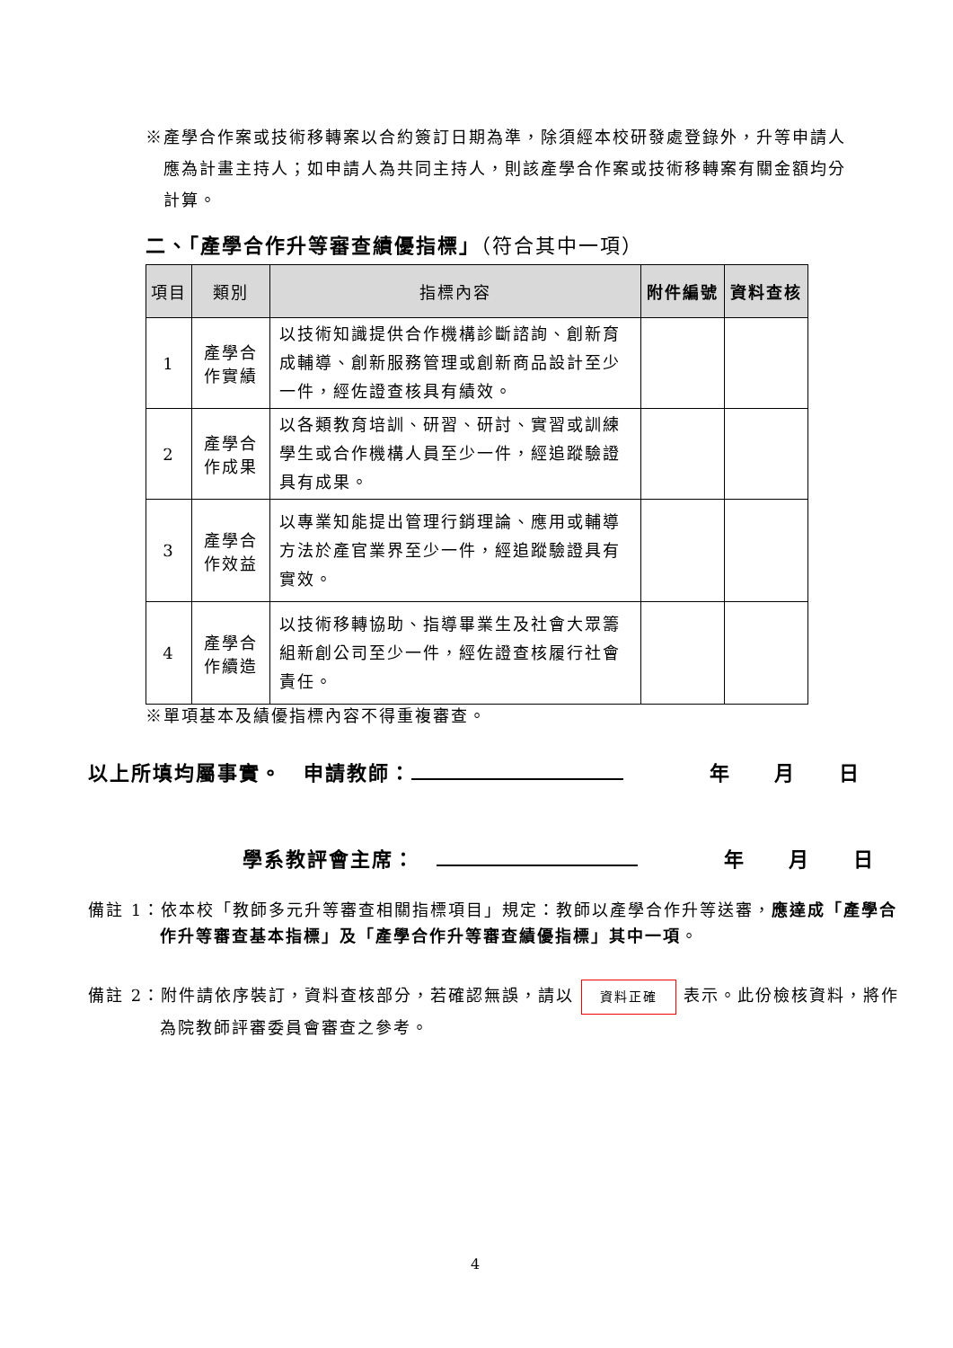※產學合作案或技術移轉案以合約簽訂日期為準，除須經本校研發處登錄外，升等申請人應為計畫主持人；如申請人為共同主持人，則該產學合作案或技術移轉案有關金額均分計算。
二、「產學合作升等審查績優指標」（符合其中一項）
| 項目 | 類別 | 指標內容 | 附件編號 | 資料查核 |
| --- | --- | --- | --- | --- |
| 1 | 產學合 作實績 | 以技術知識提供合作機構診斷諮詢、創新育成輔導、創新服務管理或創新商品設計至少一件，經佐證查核具有績效。 | | |
| 2 | 產學合 作成果 | 以各類教育培訓、研習、研討、實習或訓練學生或合作機構人員至少一件，經追蹤驗證具有成果。 | | |
| 3 | 產學合 作效益 | 以專業知能提出管理行銷理論、應用或輔導方法於產官業界至少一件，經追蹤驗證具有實效。 | | |
| 4 | 產學合 作續造 | 以技術移轉協助、指導畢業生及社會大眾籌組新創公司至少一件，經佐證查核履行社會責任。 | | |
※單項基本及績優指標內容不得重複審查。
以上所填均屬事實。　申請教師：　　　　年　　月　　日
學系教評會主席：　　　　　年　　月　　日
備註 1：依本校「教師多元升等審查相關指標項目」規定：教師以產學合作升等送審，應達成「產學合作升等審查基本指標」及「產學合作升等審查績優指標」其中一項。
備註 2：附件請依序裝訂，資料查核部分，若確認無誤，請以 資料正確 表示。此份檢核資料，將作為院教師評審委員會審查之參考。
4